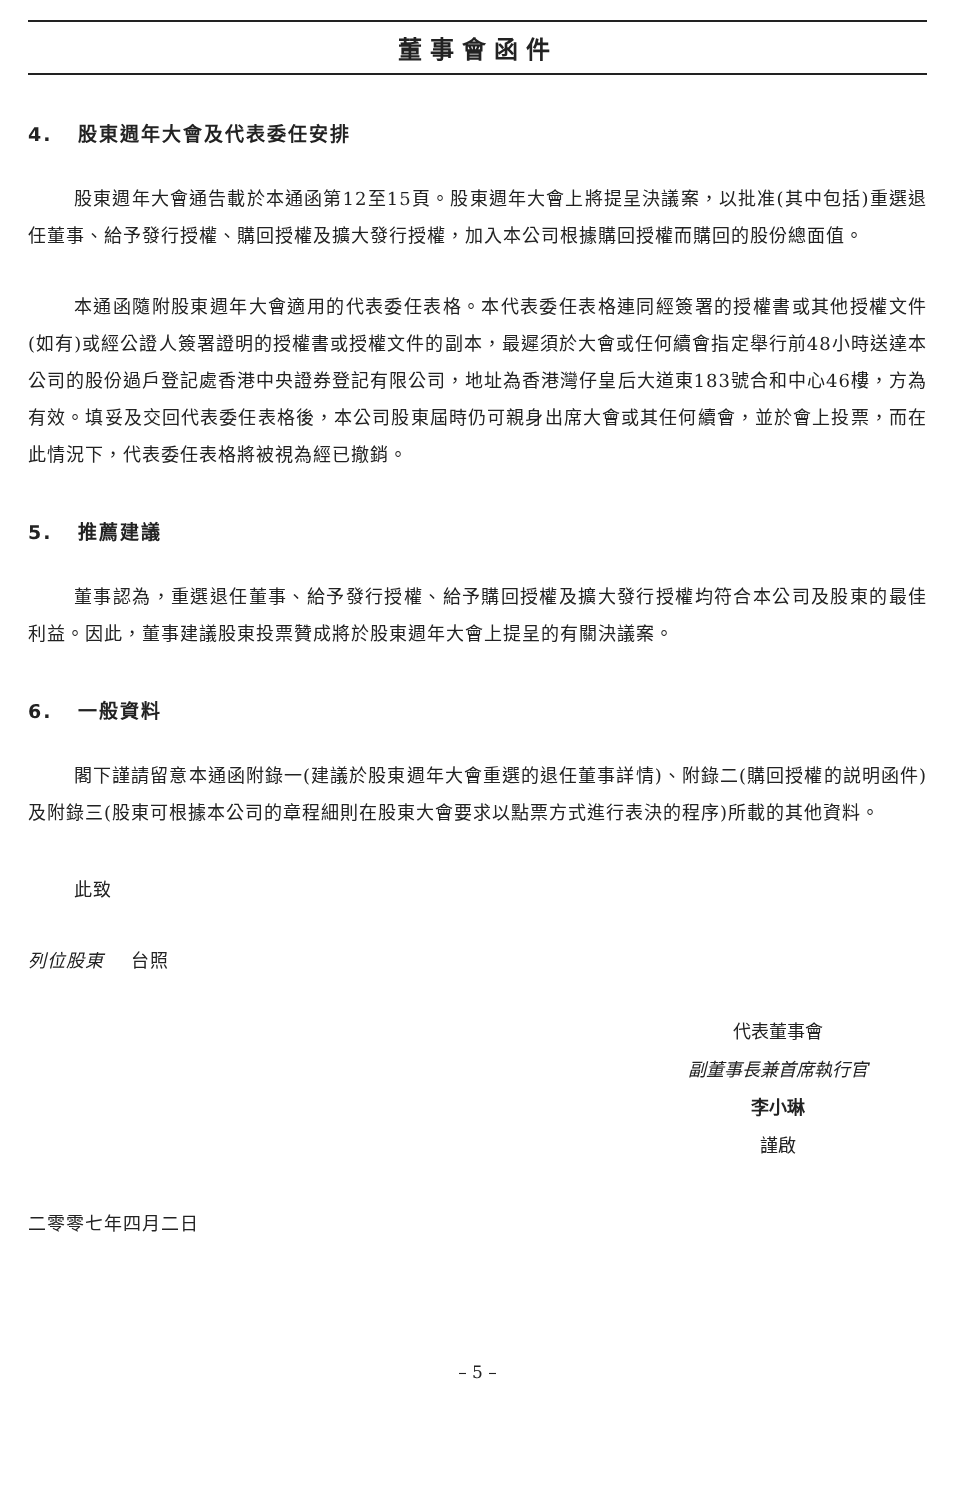董事會函件
4. 股東週年大會及代表委任安排
股東週年大會通告載於本通函第12至15頁。股東週年大會上將提呈決議案，以批准(其中包括)重選退任董事、給予發行授權、購回授權及擴大發行授權，加入本公司根據購回授權而購回的股份總面值。
本通函隨附股東週年大會適用的代表委任表格。本代表委任表格連同經簽署的授權書或其他授權文件(如有)或經公證人簽署證明的授權書或授權文件的副本，最遲須於大會或任何續會指定舉行前48小時送達本公司的股份過戶登記處香港中央證券登記有限公司，地址為香港灣仔皇后大道東183號合和中心46樓，方為有效。填妥及交回代表委任表格後，本公司股東屆時仍可親身出席大會或其任何續會，並於會上投票，而在此情況下，代表委任表格將被視為經已撤銷。
5. 推薦建議
董事認為，重選退任董事、給予發行授權、給予購回授權及擴大發行授權均符合本公司及股東的最佳利益。因此，董事建議股東投票贊成將於股東週年大會上提呈的有關決議案。
6. 一般資料
閣下謹請留意本通函附錄一(建議於股東週年大會重選的退任董事詳情)、附錄二(購回授權的説明函件)及附錄三(股東可根據本公司的章程細則在股東大會要求以點票方式進行表決的程序)所載的其他資料。
此致
列位股東 台照
代表董事會
副董事長兼首席執行官
李小琳
謹啟
二零零七年四月二日
– 5 –